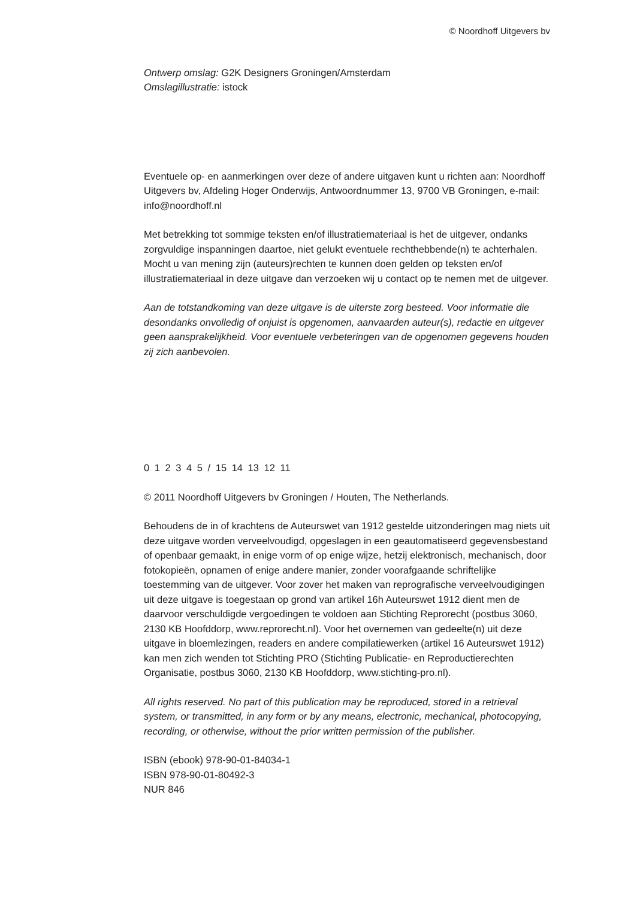© Noordhoff Uitgevers bv
Ontwerp omslag: G2K Designers Groningen/Amsterdam
Omslagillustratie: istock
Eventuele op- en aanmerkingen over deze of andere uitgaven kunt u richten aan: Noordhoff Uitgevers bv, Afdeling Hoger Onderwijs, Antwoordnummer 13, 9700 VB Groningen, e-mail: info@noordhoff.nl
Met betrekking tot sommige teksten en/of illustratiemateriaal is het de uitgever, ondanks zorgvuldige inspanningen daartoe, niet gelukt eventuele rechthebbende(n) te achterhalen. Mocht u van mening zijn (auteurs)rechten te kunnen doen gelden op teksten en/of illustratiemateriaal in deze uitgave dan verzoeken wij u contact op te nemen met de uitgever.
Aan de totstandkoming van deze uitgave is de uiterste zorg besteed. Voor informatie die desondanks onvolledig of onjuist is opgenomen, aanvaarden auteur(s), redactie en uitgever geen aansprakelijkheid. Voor eventuele verbeteringen van de opgenomen gegevens houden zij zich aanbevolen.
0 1 2 3 4 5 / 15 14 13 12 11
© 2011 Noordhoff Uitgevers bv Groningen / Houten, The Netherlands.
Behoudens de in of krachtens de Auteurswet van 1912 gestelde uitzonderingen mag niets uit deze uitgave worden verveelvoudigd, opgeslagen in een geautomatiseerd gegevensbestand of openbaar gemaakt, in enige vorm of op enige wijze, hetzij elektronisch, mechanisch, door fotokopieën, opnamen of enige andere manier, zonder voorafgaande schriftelijke toestemming van de uitgever. Voor zover het maken van reprografische verveelvoudigingen uit deze uitgave is toegestaan op grond van artikel 16h Auteurswet 1912 dient men de daarvoor verschuldigde vergoedingen te voldoen aan Stichting Reprorecht (postbus 3060, 2130 KB Hoofddorp, www.reprorecht.nl). Voor het overnemen van gedeelte(n) uit deze uitgave in bloemlezingen, readers en andere compilatiewerken (artikel 16 Auteurswet 1912) kan men zich wenden tot Stichting PRO (Stichting Publicatie- en Reproductierechten Organisatie, postbus 3060, 2130 KB Hoofddorp, www.stichting-pro.nl).
All rights reserved. No part of this publication may be reproduced, stored in a retrieval system, or transmitted, in any form or by any means, electronic, mechanical, photocopying, recording, or otherwise, without the prior written permission of the publisher.
ISBN (ebook) 978-90-01-84034-1
ISBN 978-90-01-80492-3
NUR 846